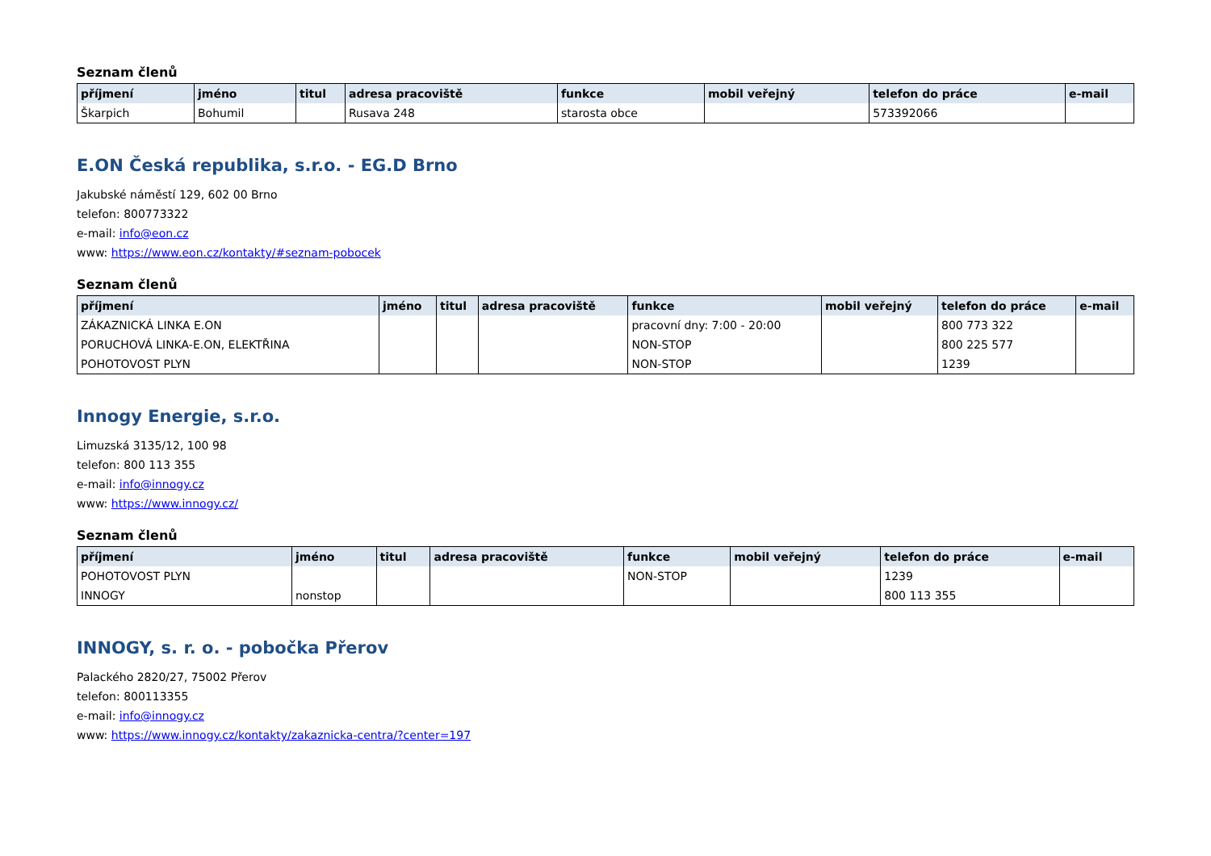Seznam členů
| příjmení | jméno | titul | adresa pracoviště | funkce | mobil veřejný | telefon do práce | e-mail |
| --- | --- | --- | --- | --- | --- | --- | --- |
| Škarpich | Bohumil | | Rusava 248 | starosta obce | | 573392066 | |
E.ON Česká republika, s.r.o. - EG.D Brno
Jakubské náměstí 129, 602 00 Brno
telefon: 800773322
e-mail: info@eon.cz
www: https://www.eon.cz/kontakty/#seznam-pobocek
Seznam členů
| příjmení | jméno | titul | adresa pracoviště | funkce | mobil veřejný | telefon do práce | e-mail |
| --- | --- | --- | --- | --- | --- | --- | --- |
| ZÁKAZNICKÁ LINKA E.ON | | | | pracovní dny: 7:00 - 20:00 | | 800 773 322 | |
| PORUCHOVÁ LINKA-E.ON, ELEKTŘINA | | | | NON-STOP | | 800 225 577 | |
| POHOTOVOST PLYN | | | | NON-STOP | | 1239 | |
Innogy Energie, s.r.o.
Limuzská 3135/12, 100 98
telefon: 800 113 355
e-mail: info@innogy.cz
www: https://www.innogy.cz/
Seznam členů
| příjmení | jméno | titul | adresa pracoviště | funkce | mobil veřejný | telefon do práce | e-mail |
| --- | --- | --- | --- | --- | --- | --- | --- |
| POHOTOVOST PLYN | | | | NON-STOP | | 1239 | |
| INNOGY | nonstop | | | | | 800 113 355 | |
INNOGY, s. r. o. - pobočka Přerov
Palackého 2820/27, 75002 Přerov
telefon: 800113355
e-mail: info@innogy.cz
www: https://www.innogy.cz/kontakty/zakaznicka-centra/?center=197